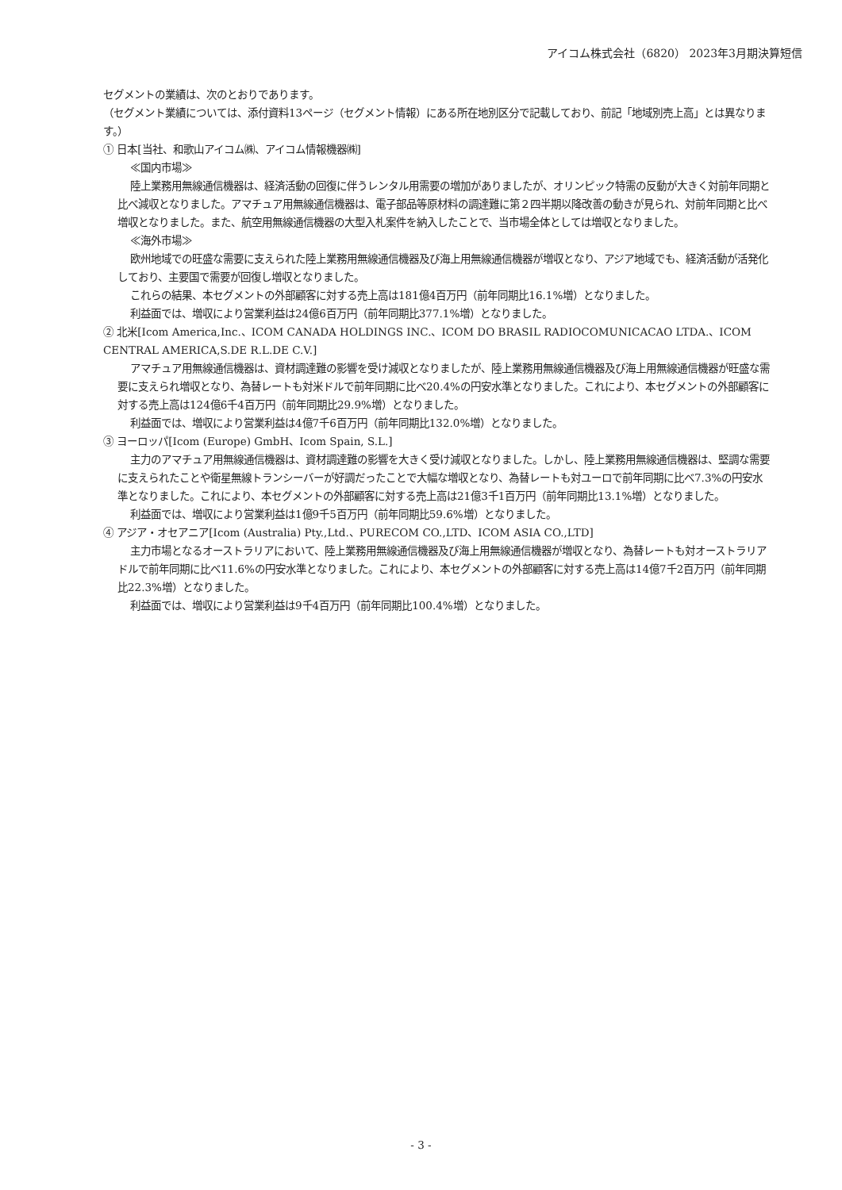アイコム株式会社（6820） 2023年3月期決算短信
セグメントの業績は、次のとおりであります。
（セグメント業績については、添付資料13ページ（セグメント情報）にある所在地別区分で記載しており、前記「地域別売上高」とは異なります。）
① 日本[当社、和歌山アイコム㈱、アイコム情報機器㈱]
≪国内市場≫
陸上業務用無線通信機器は、経済活動の回復に伴うレンタル用需要の増加がありましたが、オリンピック特需の反動が大きく対前年同期と比べ減収となりました。アマチュア用無線通信機器は、電子部品等原材料の調達難に第２四半期以降改善の動きが見られ、対前年同期と比べ増収となりました。また、航空用無線通信機器の大型入札案件を納入したことで、当市場全体としては増収となりました。
≪海外市場≫
欧州地域での旺盛な需要に支えられた陸上業務用無線通信機器及び海上用無線通信機器が増収となり、アジア地域でも、経済活動が活発化しており、主要国で需要が回復し増収となりました。
これらの結果、本セグメントの外部顧客に対する売上高は181億4百万円（前年同期比16.1%増）となりました。
利益面では、増収により営業利益は24億6百万円（前年同期比377.1%増）となりました。
② 北米[Icom America,Inc.、ICOM CANADA HOLDINGS INC.、ICOM DO BRASIL RADIOCOMUNICACAO LTDA.、ICOM CENTRAL AMERICA,S.DE R.L.DE C.V.]
アマチュア用無線通信機器は、資材調達難の影響を受け減収となりましたが、陸上業務用無線通信機器及び海上用無線通信機器が旺盛な需要に支えられ増収となり、為替レートも対米ドルで前年同期に比べ20.4%の円安水準となりました。これにより、本セグメントの外部顧客に対する売上高は124億6千4百万円（前年同期比29.9%増）となりました。
利益面では、増収により営業利益は4億7千6百万円（前年同期比132.0%増）となりました。
③ ヨーロッパ[Icom (Europe) GmbH、Icom Spain, S.L.]
主力のアマチュア用無線通信機器は、資材調達難の影響を大きく受け減収となりました。しかし、陸上業務用無線通信機器は、堅調な需要に支えられたことや衛星無線トランシーバーが好調だったことで大幅な増収となり、為替レートも対ユーロで前年同期に比べ7.3%の円安水準となりました。これにより、本セグメントの外部顧客に対する売上高は21億3千1百万円（前年同期比13.1%増）となりました。
利益面では、増収により営業利益は1億9千5百万円（前年同期比59.6%増）となりました。
④ アジア・オセアニア[Icom (Australia) Pty.,Ltd.、PURECOM CO.,LTD、ICOM ASIA CO.,LTD]
主力市場となるオーストラリアにおいて、陸上業務用無線通信機器及び海上用無線通信機器が増収となり、為替レートも対オーストラリアドルで前年同期に比べ11.6%の円安水準となりました。これにより、本セグメントの外部顧客に対する売上高は14億7千2百万円（前年同期比22.3%増）となりました。
利益面では、増収により営業利益は9千4百万円（前年同期比100.4%増）となりました。
- 3 -